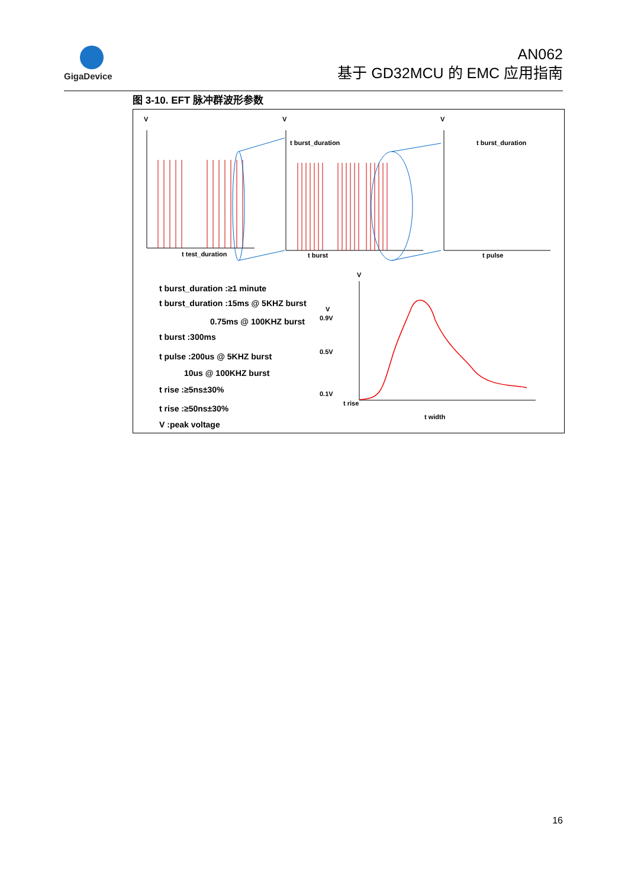GigaDevice
AN062
基于 GD32MCU 的 EMC 应用指南
图 3-10. EFT 脉冲群波形参数
V
V
V
V
t test_duration
t burst_duration
t burst_duration
t burst
t pulse
V
0.9V
0.5V
0.1V
t rise
t width
t burst_duration :≥1 minute
t burst_duration :15ms @ 5KHZ burst
0.75ms @ 100KHZ burst
t burst :300ms
t pulse :200us @ 5KHZ burst
10us @ 100KHZ burst
t rise :≥5ns±30%
t rise :≥50ns±30%
V :peak voltage
16